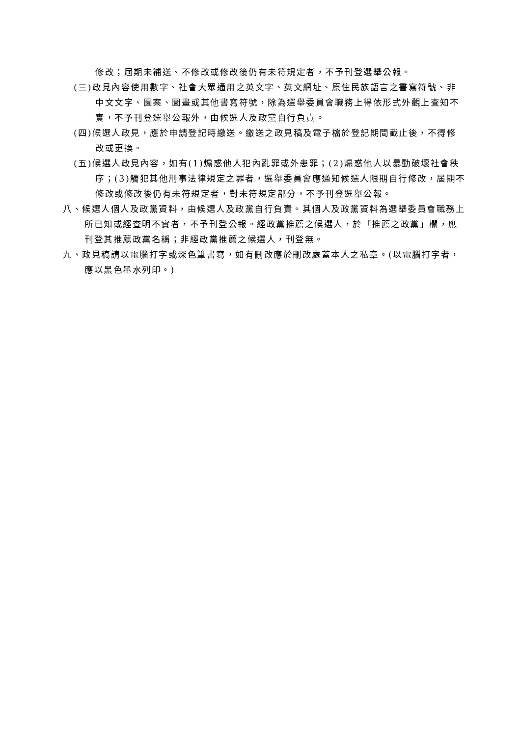修改；屆期未補送、不修改或修改後仍有未符規定者，不予刊登選舉公報。
(三)政見內容使用數字、社會大眾通用之英文字、英文網址、原住民族語言之書寫符號、非中文文字、圖案、圖畫或其他書寫符號，除為選舉委員會職務上得依形式外觀上查知不實，不予刊登選舉公報外，由候選人及政黨自行負責。
(四)候選人政見，應於申請登記時繳送。繳送之政見稿及電子檔於登記期間截止後，不得修改或更換。
(五)候選人政見內容，如有(1)煽惑他人犯內亂罪或外患罪；(2)煽惑他人以暴動破壞社會秩序；(3)觸犯其他刑事法律規定之罪者，選舉委員會應通知候選人限期自行修改，屆期不修改或修改後仍有未符規定者，對未符規定部分，不予刊登選舉公報。
八、候選人個人及政黨資料，由候選人及政黨自行負責。其個人及政黨資料為選舉委員會職務上所已知或經查明不實者，不予刊登公報。經政黨推薦之候選人，於「推薦之政黨」欄，應刊登其推薦政黨名稱；非經政黨推薦之候選人，刊登無。
九、政見稿請以電腦打字或深色筆書寫，如有刪改應於刪改處蓋本人之私章。(以電腦打字者，應以黑色墨水列印。)